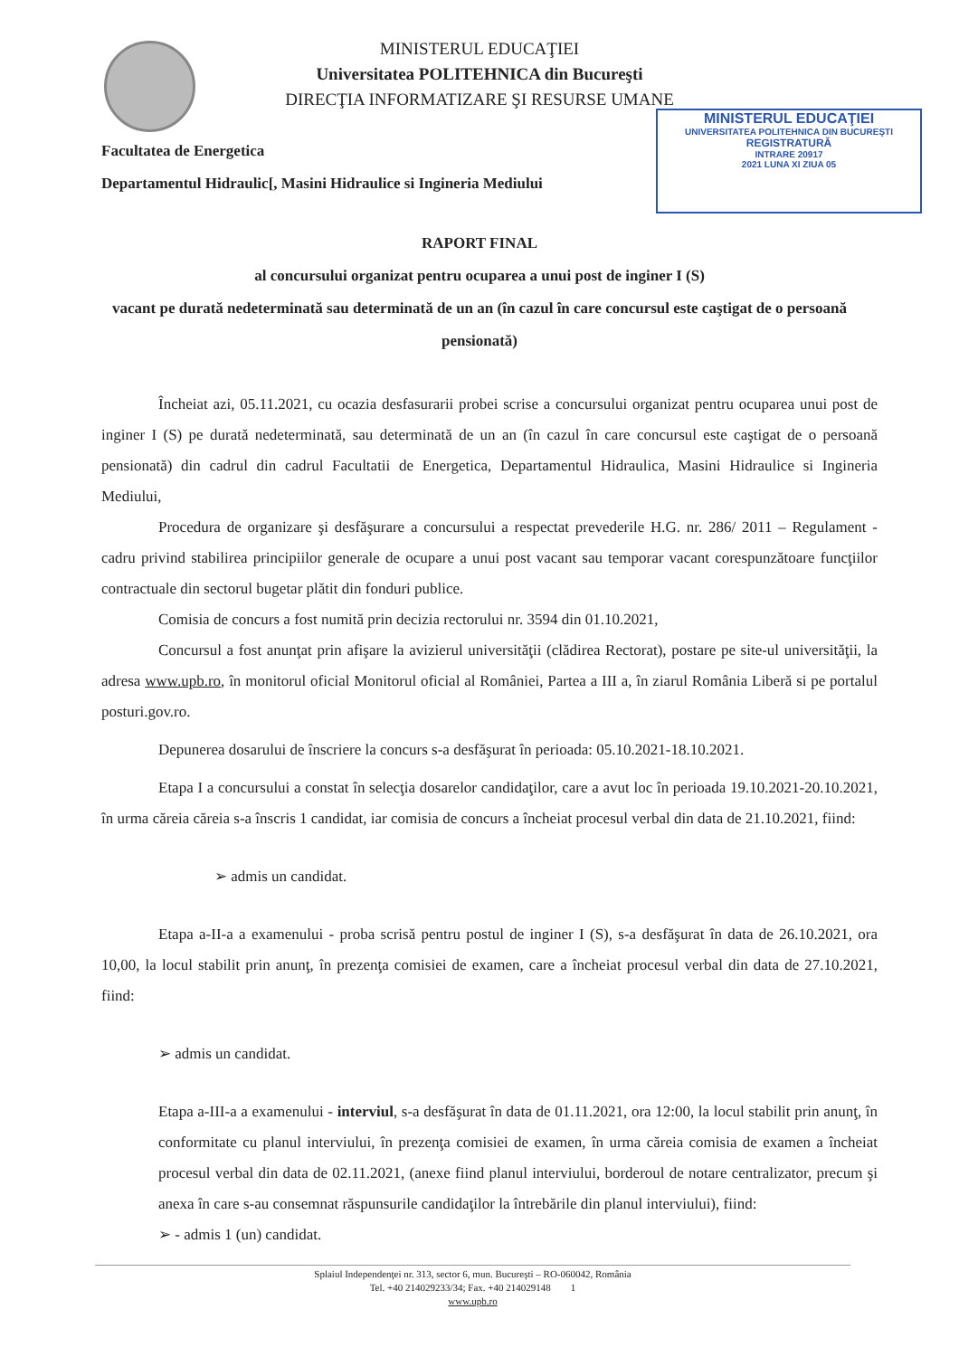MINISTERUL EDUCAŢIEI
Universitatea POLITEHNICA din Bucureşti
DIRECŢIA INFORMATIZARE ŞI RESURSE UMANE
MINISTERUL EDUCAŢIEI
UNIVERSITATEA POLITEHNICA DIN BUCUREŞTI
REGISTRATURĂ
INTRARE 20917
2021 LUNA XI ZIUA 05
Facultatea de Energetica
Departamentul Hidraulic[, Masini Hidraulice si Ingineria Mediului
RAPORT FINAL
al concursului organizat pentru ocuparea a unui post de inginer I (S)
vacant pe durată nedeterminată sau determinată de un an (în cazul în care concursul este caştigat de o persoană pensionată)
Încheiat azi, 05.11.2021, cu ocazia desfasurarii probei scrise a concursului organizat pentru ocuparea unui post de inginer I (S) pe durată nedeterminată, sau determinată de un an (în cazul în care concursul este caştigat de o persoană pensionată) din cadrul din cadrul Facultatii de Energetica, Departamentul Hidraulica, Masini Hidraulice si Ingineria Mediului,
Procedura de organizare şi desfăşurare a concursului a respectat prevederile H.G. nr. 286/ 2011 – Regulament - cadru privind stabilirea principiilor generale de ocupare a unui post vacant sau temporar vacant corespunzătoare funcţiilor contractuale din sectorul bugetar plătit din fonduri publice.
Comisia de concurs a fost numită prin decizia rectorului nr. 3594 din 01.10.2021,
Concursul a fost anunţat prin afişare la avizierul universităţii (clădirea Rectorat), postare pe site-ul universităţii, la adresa www.upb.ro, în monitorul oficial Monitorul oficial al României, Partea a III a, în ziarul România Liberă si pe portalul posturi.gov.ro.
Depunerea dosarului de înscriere la concurs s-a desfăşurat în perioada: 05.10.2021-18.10.2021.
Etapa I a concursului a constat în selecţia dosarelor candidaţilor, care a avut loc în perioada 19.10.2021-20.10.2021, în urma căreia căreia s-a înscris 1 candidat, iar comisia de concurs a încheiat procesul verbal din data de 21.10.2021, fiind:
➢ admis un candidat.
Etapa a-II-a a examenului - proba scrisă pentru postul de inginer I (S), s-a desfăşurat în data de 26.10.2021, ora 10,00, la locul stabilit prin anunţ, în prezenţa comisiei de examen, care a încheiat procesul verbal din data de 27.10.2021, fiind:
➢ admis un candidat.
Etapa a-III-a a examenului - interviul, s-a desfăşurat în data de 01.11.2021, ora 12:00, la locul stabilit prin anunţ, în conformitate cu planul interviului, în prezenţa comisiei de examen, în urma căreia comisia de examen a încheiat procesul verbal din data de 02.11.2021, (anexe fiind planul interviului, borderoul de notare centralizator, precum şi anexa în care s-au consemnat răspunsurile candidaţilor la întrebările din planul interviului), fiind:
➢ - admis 1 (un) candidat.
Splaiul Independenţei nr. 313, sector 6, mun. Bucureşti – RO-060042, România
Tel. +40 214029233/34; Fax. +40 214029148 1
www.upb.ro